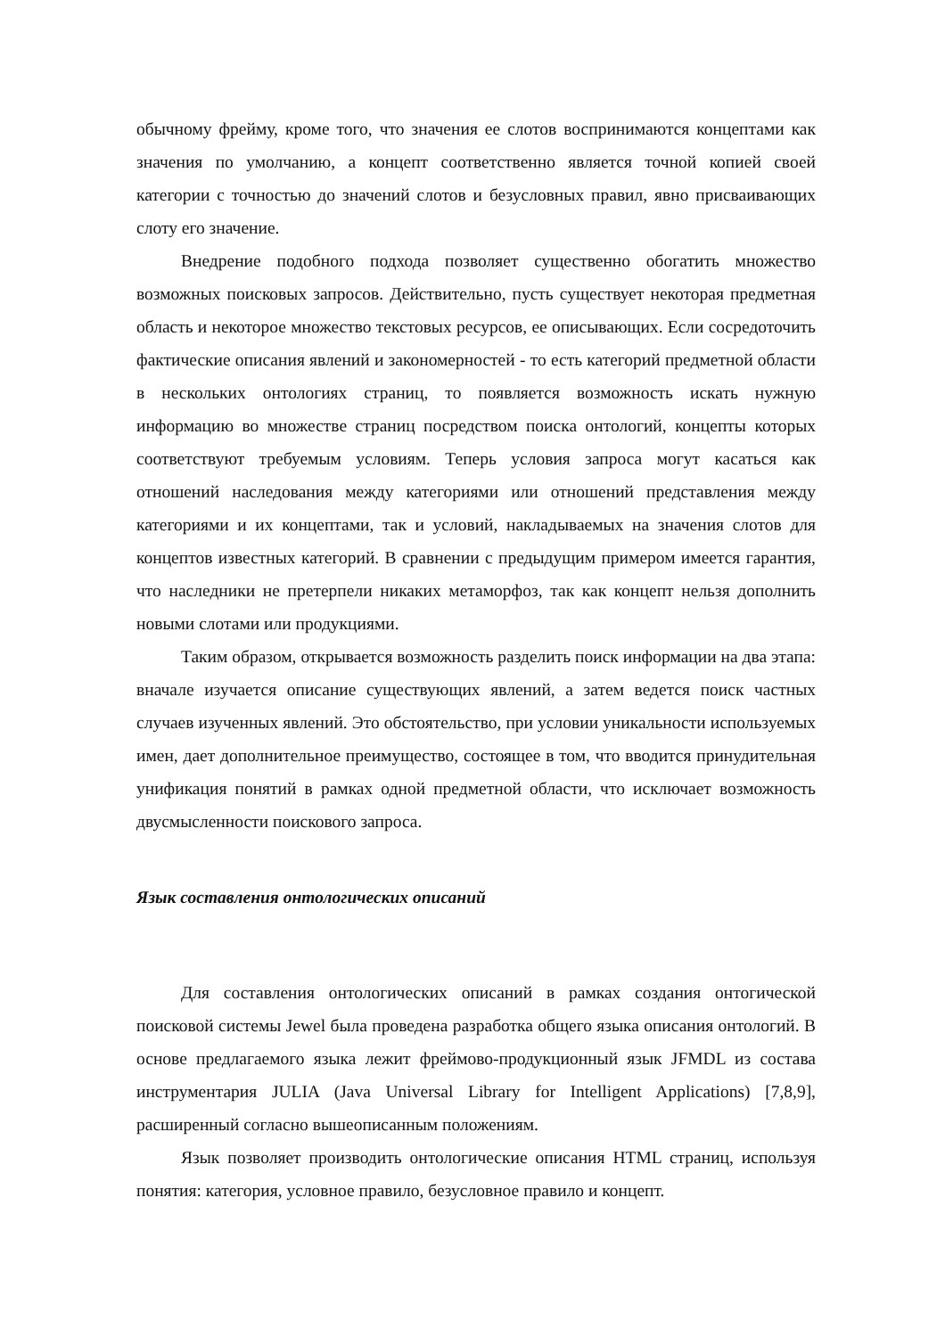обычному фрейму, кроме того, что значения ее слотов воспринимаются концептами как значения по умолчанию, а концепт соответственно является точной копией своей категории с точностью до значений слотов и безусловных правил, явно присваивающих слоту его значение.
Внедрение подобного подхода позволяет существенно обогатить множество возможных поисковых запросов. Действительно, пусть существует некоторая предметная область и некоторое множество текстовых ресурсов, ее описывающих. Если сосредоточить фактические описания явлений и закономерностей - то есть категорий предметной области в нескольких онтологиях страниц, то появляется возможность искать нужную информацию во множестве страниц посредством поиска онтологий, концепты которых соответствуют требуемым условиям. Теперь условия запроса могут касаться как отношений наследования между категориями или отношений представления между категориями и их концептами, так и условий, накладываемых на значения слотов для концептов известных категорий. В сравнении с предыдущим примером имеется гарантия, что наследники не претерпели никаких метаморфоз, так как концепт нельзя дополнить новыми слотами или продукциями.
Таким образом, открывается возможность разделить поиск информации на два этапа: вначале изучается описание существующих явлений, а затем ведется поиск частных случаев изученных явлений. Это обстоятельство, при условии уникальности используемых имен, дает дополнительное преимущество, состоящее в том, что вводится принудительная унификация понятий в рамках одной предметной области, что исключает возможность двусмысленности поискового запроса.
Язык составления онтологических описаний
Для составления онтологических описаний в рамках создания онтогической поисковой системы Jewel была проведена разработка общего языка описания онтологий. В основе предлагаемого языка лежит фреймово-продукционный язык JFMDL из состава инструментария JULIA (Java Universal Library for Intelligent Applications) [7,8,9], расширенный согласно вышеописанным положениям.
Язык позволяет производить онтологические описания HTML страниц, используя понятия: категория, условное правило, безусловное правило и концепт.